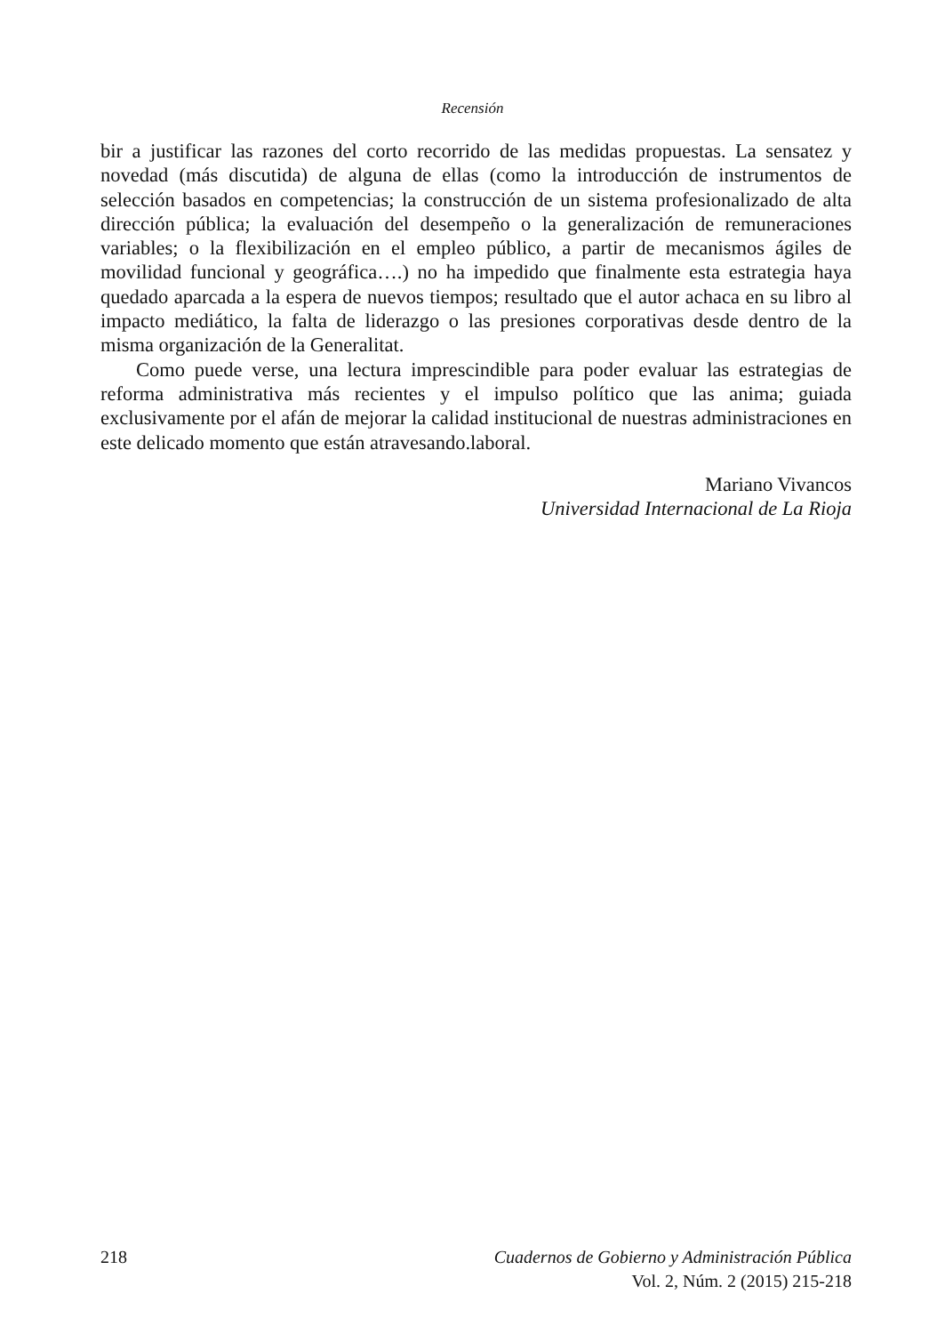Recensión
bir a justificar las razones del corto recorrido de las medidas propuestas. La sensatez y novedad (más discutida) de alguna de ellas (como la introducción de instrumentos de selección basados en competencias; la construcción de un sistema profesionalizado de alta dirección pública; la evaluación del desempeño o la generalización de remuneraciones variables; o la flexibilización en el empleo público, a partir de mecanismos ágiles de movilidad funcional y geográfica….) no ha impedido que finalmente esta estrategia haya quedado aparcada a la espera de nuevos tiempos; resultado que el autor achaca en su libro al impacto mediático, la falta de liderazgo o las presiones corporativas desde dentro de la misma organización de la Generalitat.
Como puede verse, una lectura imprescindible para poder evaluar las estrategias de reforma administrativa más recientes y el impulso político que las anima; guiada exclusivamente por el afán de mejorar la calidad institucional de nuestras administraciones en este delicado momento que están atravesando.laboral.
Mariano Vivancos
Universidad Internacional de La Rioja
218 Cuadernos de Gobierno y Administración Pública
Vol. 2, Núm. 2 (2015) 215-218